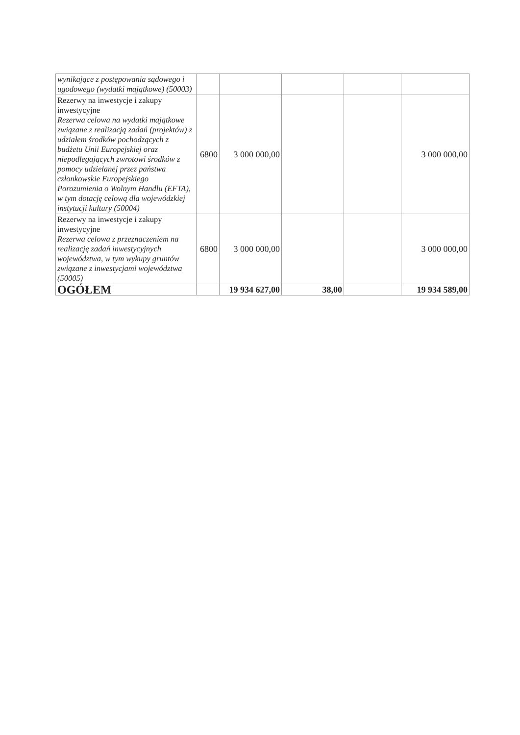| wynikające z postępowania sądowego i ugodowego (wydatki majątkowe) (50003) | | | | | |
| Rezerwy na inwestycje i zakupy inwestycyjne Rezerwa celowa na wydatki majątkowe związane z realizacją zadań (projektów) z udziałem środków pochodzących z budżetu Unii Europejskiej oraz niepodlegających zwrotowi środków z pomocy udzielanej przez państwa członkowskie Europejskiego Porozumienia o Wolnym Handlu (EFTA), w tym dotację celową dla wojewódzkiej instytucji kultury (50004) | 6800 | 3 000 000,00 | | | 3 000 000,00 |
| Rezerwy na inwestycje i zakupy inwestycyjne Rezerwa celowa z przeznaczeniem na realizację zadań inwestycyjnych województwa, w tym wykupy gruntów związane z inwestycjami województwa (50005) | 6800 | 3 000 000,00 | | | 3 000 000,00 |
| OGÓŁEM | | 19 934 627,00 | 38,00 | | 19 934 589,00 |